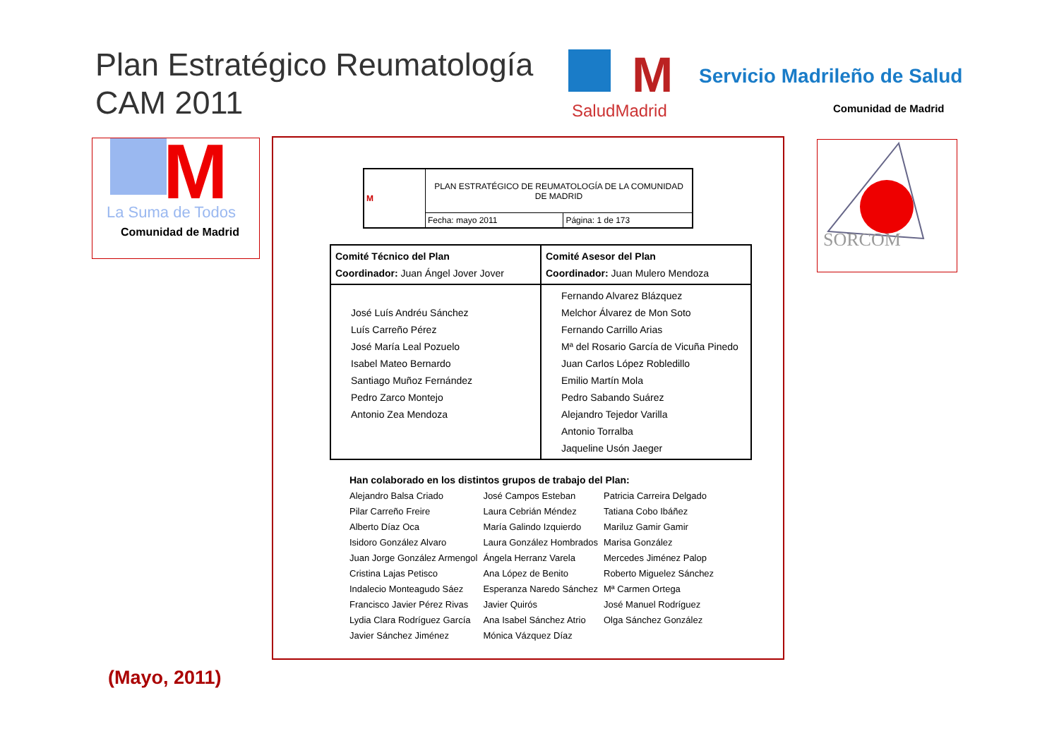Plan Estratégico Reumatología
CAM 2011
M
SaludMadrid
Servicio Madrileño de Salud
Comunidad de Madrid
M
La Suma de Todos
Comunidad de Madrid
SORCOM
| M | PLAN ESTRATÉGICO DE REUMATOLOGÍA DE LA COMUNIDAD DE MADRID | |
| | Fecha: mayo 2011 | Página: 1 de 173 |
| Comité Técnico del Plan Coordinador: Juan Ángel Jover Jover | Comité Asesor del Plan Coordinador: Juan Mulero Mendoza |
| José Luís Andréu Sánchez Luís Carreño Pérez José María Leal Pozuelo Isabel Mateo Bernardo Santiago Muñoz Fernández Pedro Zarco Montejo Antonio Zea Mendoza | Fernando Alvarez Blázquez Melchor Álvarez de Mon Soto Fernando Carrillo Arias Mª del Rosario García de Vicuña Pinedo Juan Carlos López Robledillo Emilio Martín Mola Pedro Sabando Suárez Alejandro Tejedor Varilla Antonio Torralba Jaqueline Usón Jaeger |
Han colaborado en los distintos grupos de trabajo del Plan:
| Alejandro Balsa Criado | José Campos Esteban | Patricia Carreira Delgado |
| Pilar Carreño Freire | Laura Cebrián Méndez | Tatiana Cobo Ibáñez |
| Alberto Díaz Oca | María Galindo Izquierdo | Mariluz Gamir Gamir |
| Isidoro González Alvaro | Laura González Hombrados | Marisa González |
| Juan Jorge González Armengol | Ángela Herranz Varela | Mercedes Jiménez Palop |
| Cristina Lajas Petisco | Ana López de Benito | Roberto Miguelez Sánchez |
| Indalecio Monteagudo Sáez | Esperanza Naredo Sánchez | Mª Carmen Ortega |
| Francisco Javier Pérez Rivas | Javier Quirós | José Manuel Rodríguez |
| Lydia Clara Rodríguez García | Ana Isabel Sánchez Atrio | Olga Sánchez González |
| Javier Sánchez Jiménez | Mónica Vázquez Díaz | |
(Mayo, 2011)